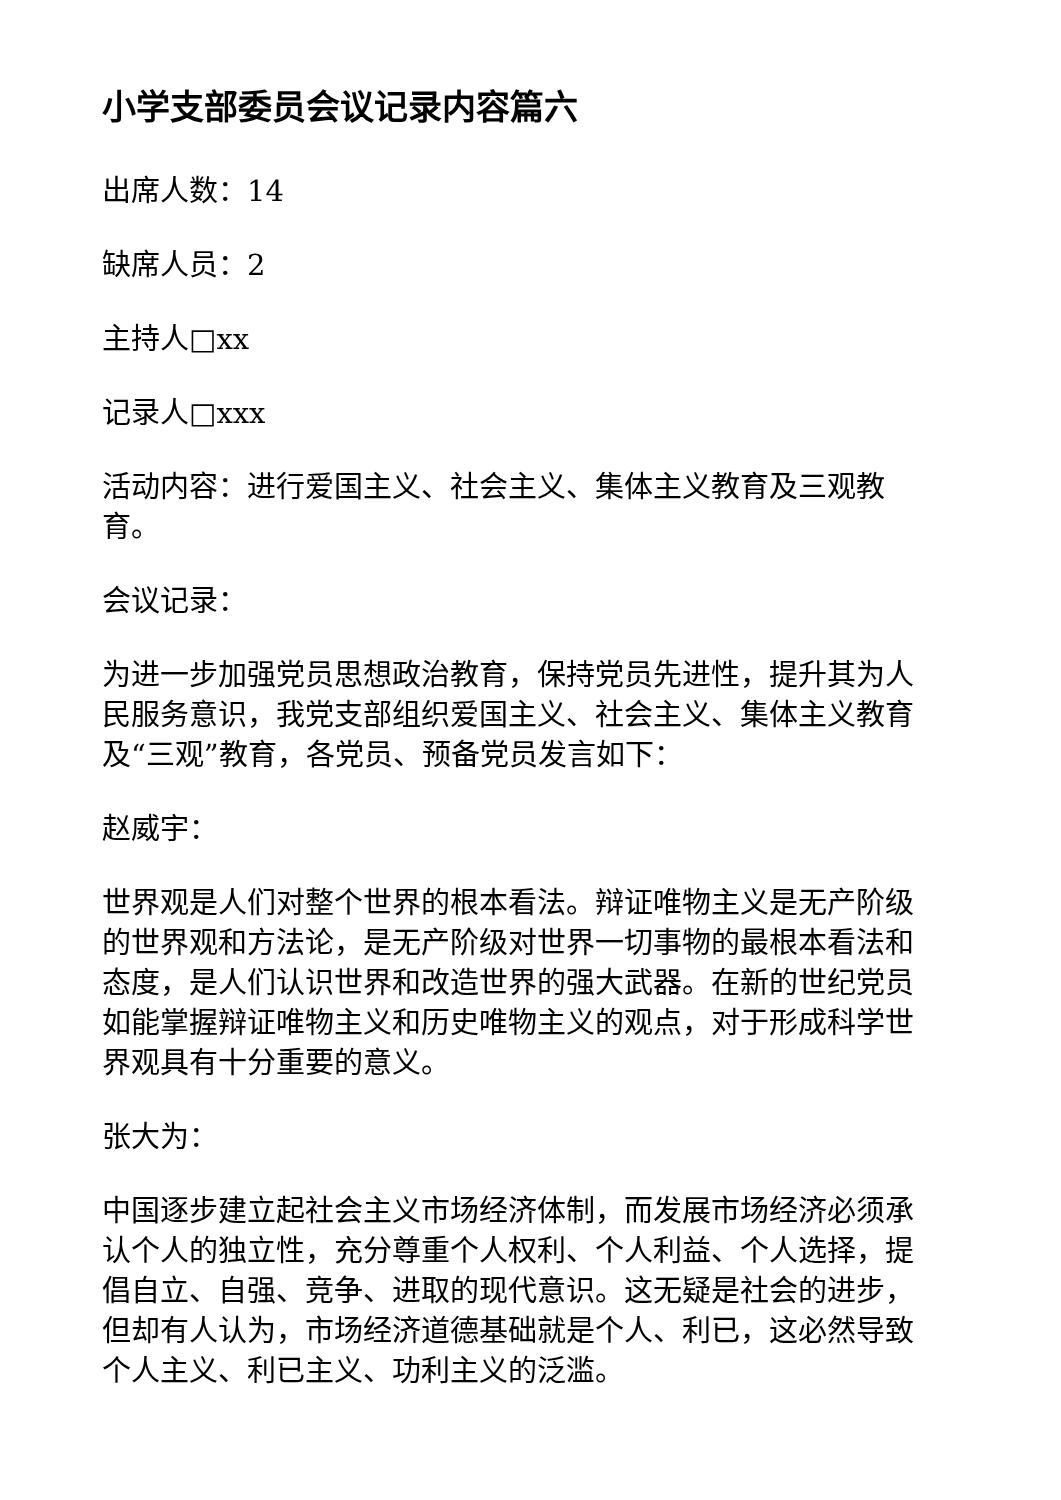小学支部委员会议记录内容篇六
出席人数：14
缺席人员：2
主持人□xx
记录人□xxx
活动内容：进行爱国主义、社会主义、集体主义教育及三观教育。
会议记录：
为进一步加强党员思想政治教育，保持党员先进性，提升其为人民服务意识，我党支部组织爱国主义、社会主义、集体主义教育及“三观”教育，各党员、预备党员发言如下：
赵威宇：
世界观是人们对整个世界的根本看法。辩证唯物主义是无产阶级的世界观和方法论，是无产阶级对世界一切事物的最根本看法和态度，是人们认识世界和改造世界的强大武器。在新的世纪党员如能掌握辩证唯物主义和历史唯物主义的观点，对于形成科学世界观具有十分重要的意义。
张大为：
中国逐步建立起社会主义市场经济体制，而发展市场经济必须承认个人的独立性，充分尊重个人权利、个人利益、个人选择，提倡自立、自强、竞争、进取的现代意识。这无疑是社会的进步，但却有人认为，市场经济道德基础就是个人、利已，这必然导致个人主义、利已主义、功利主义的泛滥。